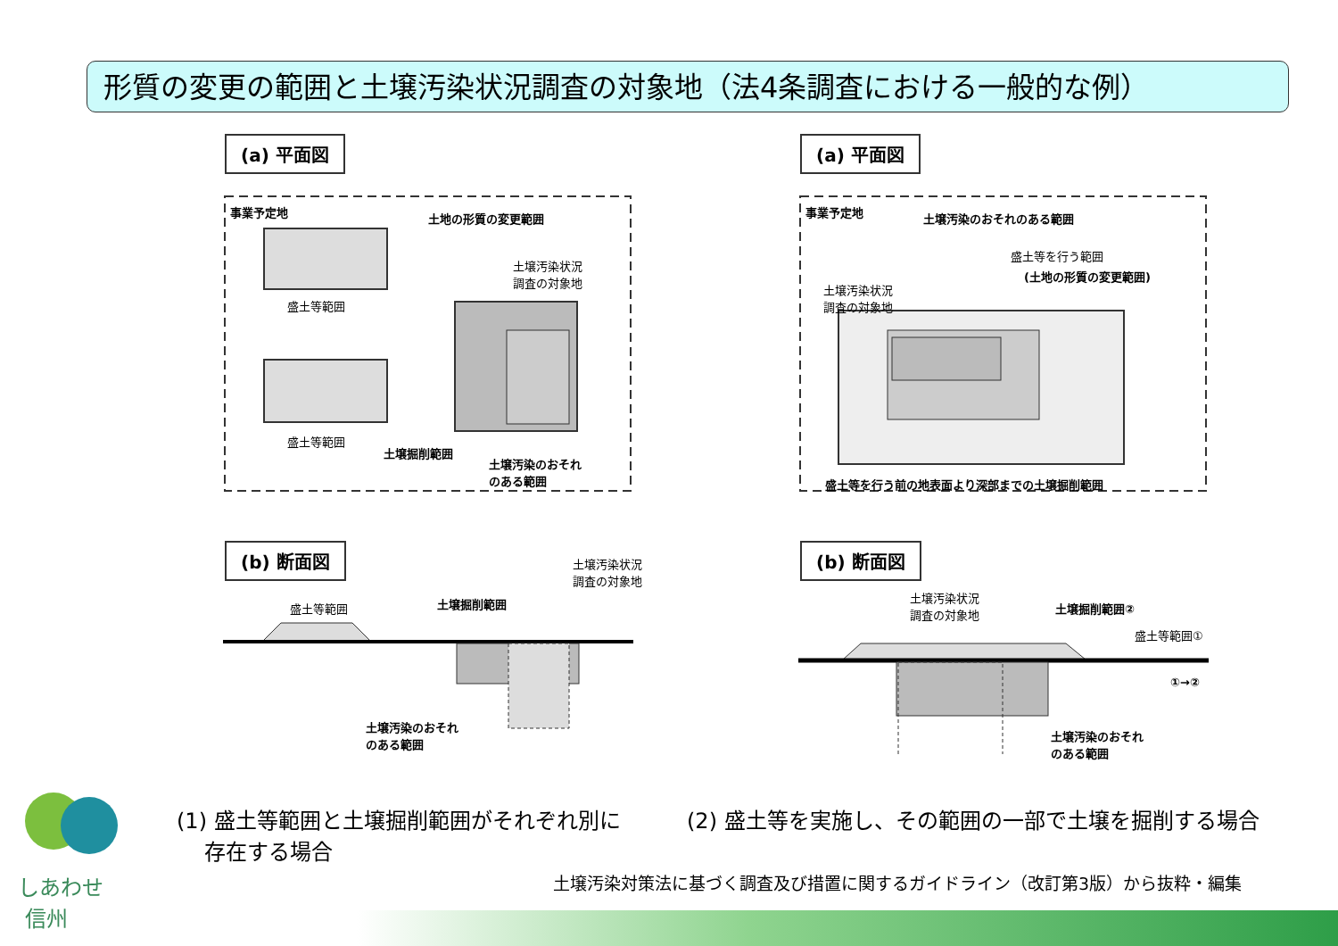形質の変更の範囲と土壌汚染状況調査の対象地（法4条調査における一般的な例）
(a) 平面図 (a) 平面図
事業予定地 土地の形質の変更範囲
土壌汚染状況
調査の対象地
盛土等範囲
盛土等範囲
土壌掘削範囲
土壌汚染のおそれ
のある範囲
事業予定地 土壌汚染のおそれのある範囲
盛土等を行う範囲
(土地の形質の変更範囲)
土壌汚染状況
調査の対象地
盛土等を行う前の地表面より深部までの土壌掘削範囲
(b) 断面図 (b) 断面図
盛土等範囲 土壌掘削範囲
土壌汚染状況
調査の対象地
土壌汚染のおそれ
のある範囲
土壌汚染状況
調査の対象地
土壌掘削範囲②
盛土等範囲①
①→②
土壌汚染のおそれ
のある範囲
(1) 盛土等範囲と土壌掘削範囲がそれぞれ別に
存在する場合
(2) 盛土等を実施し、その範囲の一部で土壌を掘削する場合
しあわせ
信州
土壌汚染対策法に基づく調査及び措置に関するガイドライン（改訂第3版）から抜粋・編集